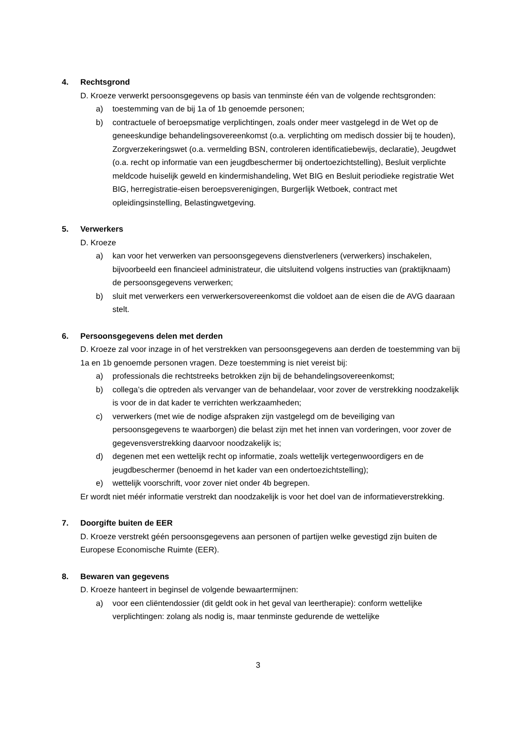4. Rechtsgrond
D. Kroeze verwerkt persoonsgegevens op basis van tenminste één van de volgende rechtsgronden:
a) toestemming van de bij 1a of 1b genoemde personen;
b) contractuele of beroepsmatige verplichtingen, zoals onder meer vastgelegd in de Wet op de geneeskundige behandelingsovereenkomst (o.a. verplichting om medisch dossier bij te houden), Zorgverzekeringswet (o.a. vermelding BSN, controleren identificatiebewijs, declaratie), Jeugdwet (o.a. recht op informatie van een jeugdbeschermer bij ondertoezichtstelling), Besluit verplichte meldcode huiselijk geweld en kindermishandeling, Wet BIG en Besluit periodieke registratie Wet BIG, herregistratie-eisen beroepsverenigingen, Burgerlijk Wetboek, contract met opleidingsinstelling, Belastingwetgeving.
5. Verwerkers
D. Kroeze
a) kan voor het verwerken van persoonsgegevens dienstverleners (verwerkers) inschakelen, bijvoorbeeld een financieel administrateur, die uitsluitend volgens instructies van (praktijknaam) de persoonsgegevens verwerken;
b) sluit met verwerkers een verwerkersovereenkomst die voldoet aan de eisen die de AVG daaraan stelt.
6. Persoonsgegevens delen met derden
D. Kroeze zal voor inzage in of het verstrekken van persoonsgegevens aan derden de toestemming van bij 1a en 1b genoemde personen vragen. Deze toestemming is niet vereist bij:
a) professionals die rechtstreeks betrokken zijn bij de behandelingsovereenkomst;
b) collega’s die optreden als vervanger van de behandelaar, voor zover de verstrekking noodzakelijk is voor de in dat kader te verrichten werkzaamheden;
c) verwerkers (met wie de nodige afspraken zijn vastgelegd om de beveiliging van persoonsgegevens te waarborgen) die belast zijn met het innen van vorderingen, voor zover de gegevensverstrekking daarvoor noodzakelijk is;
d) degenen met een wettelijk recht op informatie, zoals wettelijk vertegenwoordigers en de jeugdbeschermer (benoemd in het kader van een ondertoezichtstelling);
e) wettelijk voorschrift, voor zover niet onder 4b begrepen.
Er wordt niet méér informatie verstrekt dan noodzakelijk is voor het doel van de informatieverstrekking.
7. Doorgifte buiten de EER
D. Kroeze verstrekt géén persoonsgegevens aan personen of partijen welke gevestigd zijn buiten de Europese Economische Ruimte (EER).
8. Bewaren van gegevens
D. Kroeze hanteert in beginsel de volgende bewaartermijnen:
a) voor een cliëntendossier (dit geldt ook in het geval van leertherapie): conform wettelijke verplichtingen: zolang als nodig is, maar tenminste gedurende de wettelijke
3